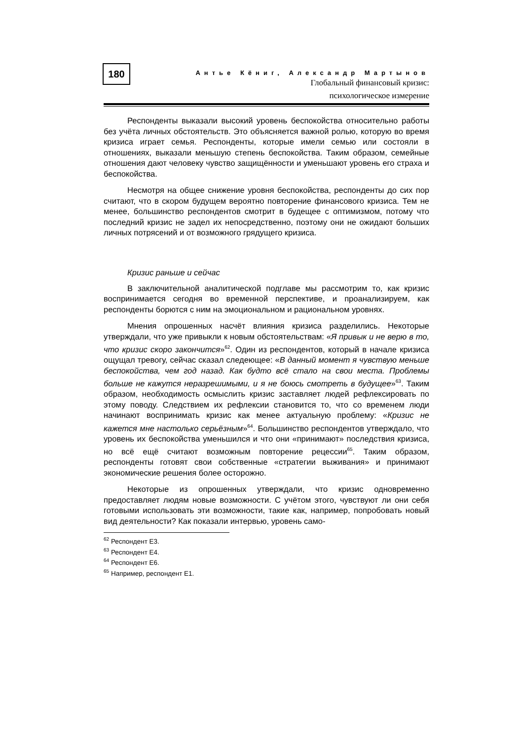180
Антье Кёниг, Александр Мартынов
Глобальный финансовый кризис:
психологическое измерение
Респонденты выказали высокий уровень беспокойства относительно работы без учёта личных обстоятельств. Это объясняется важной ролью, которую во время кризиса играет семья. Респонденты, которые имели семью или состояли в отношениях, выказали меньшую степень беспокойства. Таким образом, семейные отношения дают человеку чувство защищённости и уменьшают уровень его страха и беспокойства.
Несмотря на общее снижение уровня беспокойства, респонденты до сих пор считают, что в скором будущем вероятно повторение финансового кризиса. Тем не менее, большинство респондентов смотрит в будещее с оптимизмом, потому что последний кризис не задел их непосредственно, поэтому они не ожидают больших личных потрясений и от возможного грядущего кризиса.
Кризис раньше и сейчас
В заключительной аналитической подглаве мы рассмотрим то, как кризис воспринимается сегодня во временной перспективе, и проанализируем, как респонденты борются с ним на эмоциональном и рациональном уровнях.
Мнения опрошенных насчёт влияния кризиса разделились. Некоторые утверждали, что уже привыкли к новым обстоятельствам: «Я привык и не верю в то, что кризис скоро закончится»<sup>62</sup>. Один из респондентов, который в начале кризиса ощущал тревогу, сейчас сказал следеющее: «В данный момент я чувствую меньше беспокойства, чем год назад. Как будто всё стало на свои места. Проблемы больше не кажутся неразрешимыми, и я не боюсь смотреть в будущее»<sup>63</sup>. Таким образом, необходимость осмыслить кризис заставляет людей рефлексировать по этому поводу. Следствием их рефлексии становится то, что со временем люди начинают воспринимать кризис как менее актуальную проблему: «Кризис не кажется мне настолько серьёзным»<sup>64</sup>. Большинство респондентов утверждало, что уровень их беспокойства уменьшился и что они «принимают» последствия кризиса, но всё ещё считают возможным повторение рецессии<sup>65</sup>. Таким образом, респонденты готовят свои собственные «стратегии выживания» и принимают экономические решения более осторожно.
Некоторые из опрошенных утверждали, что кризис одновременно предоставляет людям новые возможности. С учётом этого, чувствуют ли они себя готовыми использовать эти возможности, такие как, например, попробовать новый вид деятельности? Как показали интервью, уровень само-
<sup>62</sup> Респондент E3.
<sup>63</sup> Респондент E4.
<sup>64</sup> Респондент E6.
<sup>65</sup> Например, респондент E1.